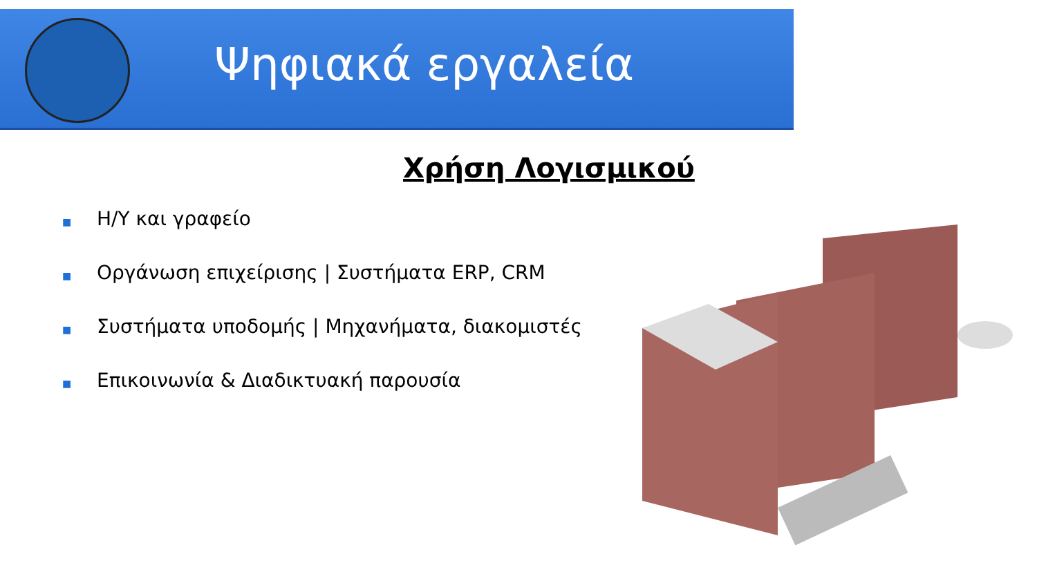Ψηφιακά εργαλεία
Χρήση Λογισμικού
■ Η/Υ και γραφείο
■ Οργάνωση επιχείρισης | Συστήματα ERP, CRM
■ Συστήματα υποδομής | Μηχανήματα, διακομιστές
■ Επικοινωνία & Διαδικτυακή παρουσία